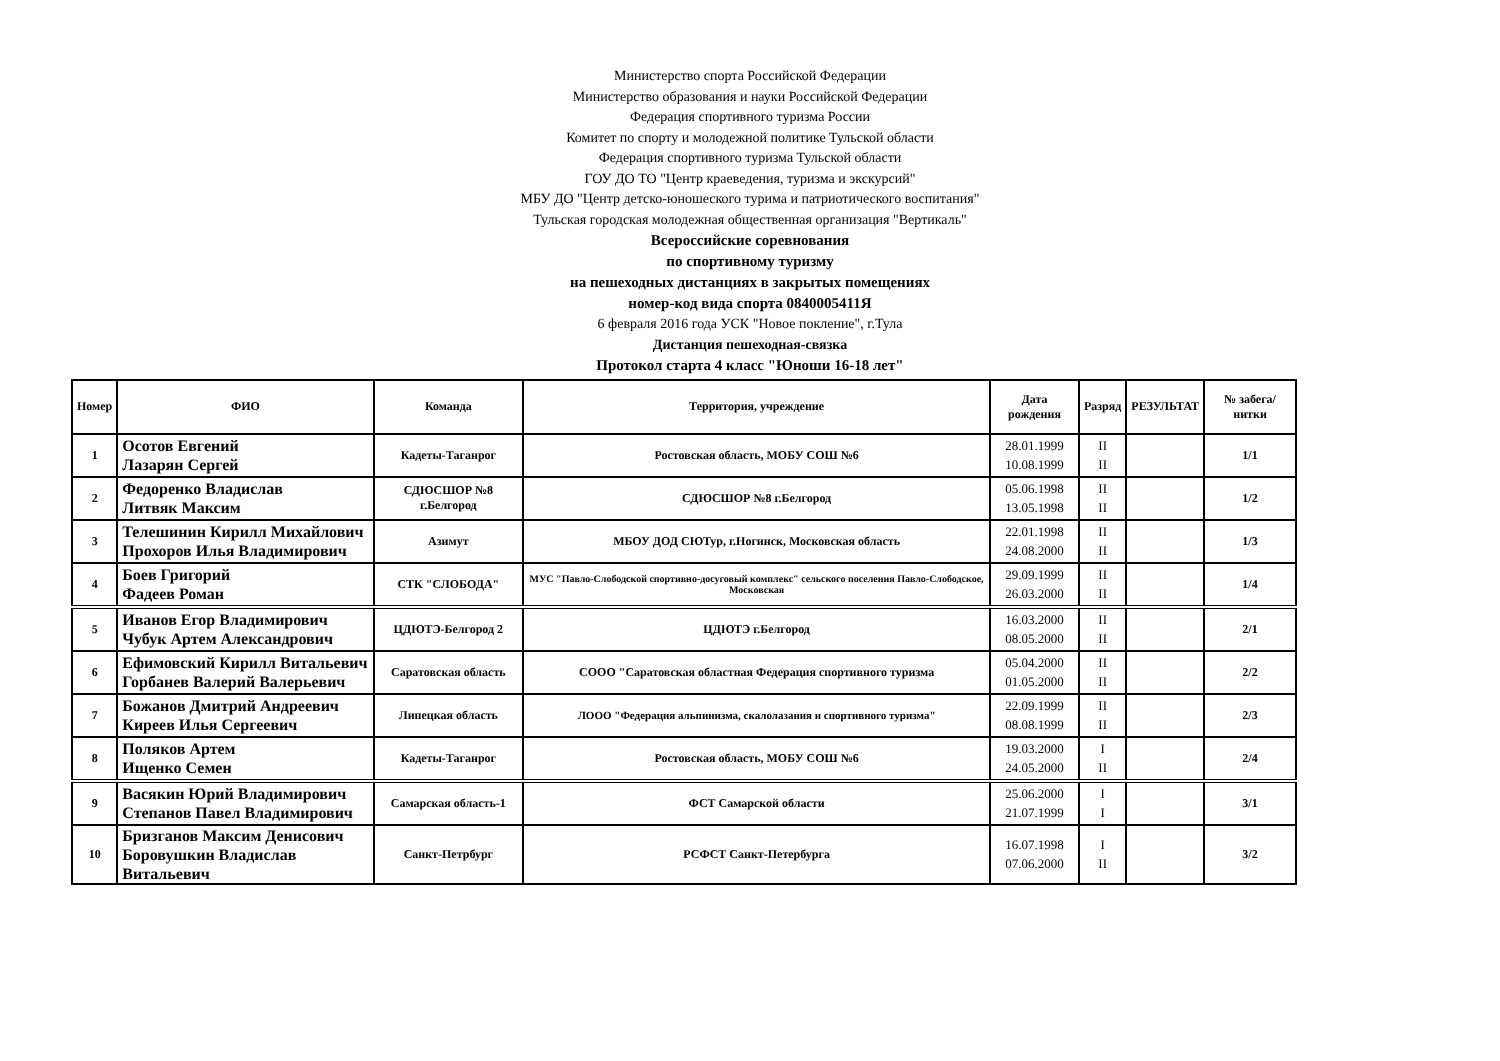Министерство спорта Российской Федерации
Министерство образования и науки Российской Федерации
Федерация спортивного туризма России
Комитет по спорту и молодежной политике Тульской области
Федерация спортивного туризма Тульской области
ГОУ ДО ТО "Центр краеведения, туризма и экскурсий"
МБУ ДО "Центр детско-юношеского турима и патриотического воспитания"
Тульская городская молодежная общественная организация "Вертикаль"
Всероссийские соревнования
по спортивному туризму
на пешеходных дистанциях в закрытых помещениях
номер-код вида спорта 0840005411Я
6 февраля 2016 года УСК "Новое покление", г.Тула
Дистанция пешеходная-связка
Протокол старта 4 класс "Юноши 16-18 лет"
| Номер | ФИО | Команда | Территория, учреждение | Дата рождения | Разряд | РЕЗУЛЬТАТ | № забега/ нитки |
| --- | --- | --- | --- | --- | --- | --- | --- |
| 1 | Осотов Евгений Лазарян Сергей | Кадеты-Таганрог | Ростовская область, МОБУ СОШ №6 | 28.01.1999 10.08.1999 | II II | | 1/1 |
| 2 | Федоренко Владислав Литвяк Максим | СДЮСШОР №8 г.Белгород | СДЮСШОР №8 г.Белгород | 05.06.1998 13.05.1998 | II II | | 1/2 |
| 3 | Телешинин Кирилл Михайлович Прохоров Илья Владимирович | Азимут | МБОУ ДОД СЮТур, г.Ногинск, Московская область | 22.01.1998 24.08.2000 | II II | | 1/3 |
| 4 | Боев Григорий Фадеев Роман | СТК "СЛОБОДА" | МУС "Павло-Слободской спортивно-досуговый комплекс" сельского поселения Павло-Слободское, Московская | 29.09.1999 26.03.2000 | II II | | 1/4 |
| 5 | Иванов Егор Владимирович Чубук Артем Александрович | ЦДЮТЭ-Белгород 2 | ЦДЮТЭ г.Белгород | 16.03.2000 08.05.2000 | II II | | 2/1 |
| 6 | Ефимовский Кирилл Витальевич Горбанев Валерий Валерьевич | Саратовская область | СООО "Саратовская областная Федерация спортивного туризма | 05.04.2000 01.05.2000 | II II | | 2/2 |
| 7 | Божанов Дмитрий Андреевич Киреев Илья Сергеевич | Липецкая область | ЛООО "Федерация альпинизма, скалолазания и спортивного туризма" | 22.09.1999 08.08.1999 | II II | | 2/3 |
| 8 | Поляков Артем Ищенко Семен | Кадеты-Таганрог | Ростовская область, МОБУ СОШ №6 | 19.03.2000 24.05.2000 | I II | | 2/4 |
| 9 | Васякин Юрий Владимирович Степанов Павел Владимирович | Самарская область-1 | ФСТ Самарской области | 25.06.2000 21.07.1999 | I I | | 3/1 |
| 10 | Бризганов Максим Денисович Боровушкин Владислав Витальевич | Санкт-Петрбург | РСФСТ Санкт-Петербурга | 16.07.1998 07.06.2000 | I II | | 3/2 |